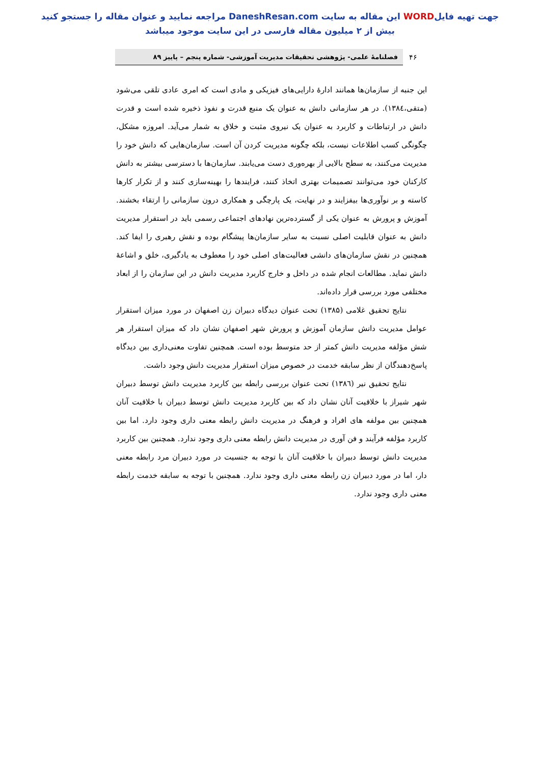جهت تهیه فایلWORD این مقاله به سایت DaneshResan.com مراجعه نمایید و عنوان مقاله را جستجو کنید
بیش از ۲ میلیون مقاله فارسی در این سایت موجود میباشد
۴۶
فصلنامهٔ علمی- پژوهشی تحقیقات مدیریت آموزشی- شماره پنجم – پاییز ۸۹
این جنبه از سازمان‌ها همانند ادارهٔ دارایی‌های فیزیکی و مادی است که امری عادی تلقی می‌شود (متقی،۱۳۸٤). در هر سازمانی دانش به عنوان یک منبع قدرت و نفوذ ذخیره شده است و قدرت دانش در ارتباطات و کاربرد به عنوان یک نیروی مثبت و خلاق به شمار می‌آید. امروزه مشکل، چگونگی کسب اطلاعات نیست، بلکه چگونه مدیریت کردن آن است. سازمان‌هایی که دانش خود را مدیریت می‌کنند، به سطح بالایی از بهره‌وری دست می‌یابند. سازمان‌ها با دسترسی بیشتر به دانش کارکنان خود می‌توانند تصمیمات بهتری اتخاذ کنند، فرایندها را بهینه‌سازی کنند و از تکرار کارها کاسته و بر نوآوری‌ها بیفزایند و در نهایت، یک پارچگی و همکاری درون سازمانی را ارتقاء بخشند. آموزش و پرورش به عنوان یکی از گسترده‌ترین نهادهای اجتماعی رسمی باید در استقرار مدیریت دانش به عنوان قابلیت اصلی نسبت به سایر سازمان‌ها پیشگام بوده و نقش رهبری را ایفا کند. همچنین در نقش سازمان‌های دانشی فعالیت‌های اصلی خود را معطوف به یادگیری، خلق و اشاعهٔ دانش نماید. مطالعات انجام شده در داخل و خارج کاربرد مدیریت دانش در این سازمان را از ابعاد مختلفی مورد بررسی قرار داده‌اند.
نتایج تحقیق غلامی (۱۳۸۵) تحت عنوان دیدگاه دبیران زن اصفهان در مورد میزان استقرار عوامل مدیریت دانش سازمان آموزش و پرورش شهر اصفهان نشان داد که میزان استقرار هر شش مؤلفه مدیریت دانش کمتر از حد متوسط بوده است. همچنین تفاوت معنی‌داری بین دیدگاه پاسخ‌دهندگان از نظر سابقه خدمت در خصوص میزان استقرار مدیریت دانش وجود داشت.
نتایج تحقیق نیر (۱۳۸٦) تحت عنوان بررسی رابطه بین کاربرد مدیریت دانش توسط دبیران شهر شیراز با خلاقیت آنان نشان داد که بین کاربرد مدیریت دانش توسط دبیران با خلاقیت آنان همچنین بین مولفه های افراد و فرهنگ در مدیریت دانش رابطه معنی داری وجود دارد. اما بین کاربرد مؤلفه فرآیند و فن آوری در مدیریت دانش رابطه معنی داری وجود ندارد. همچنین بین کاربرد مدیریت دانش توسط دبیران با خلاقیت آنان با توجه به جنسیت در مورد دبیران مرد رابطه معنی دار، اما در مورد دبیران زن رابطه معنی داری وجود ندارد. همچنین با توجه به سابقه خدمت رابطه معنی داری وجود ندارد.